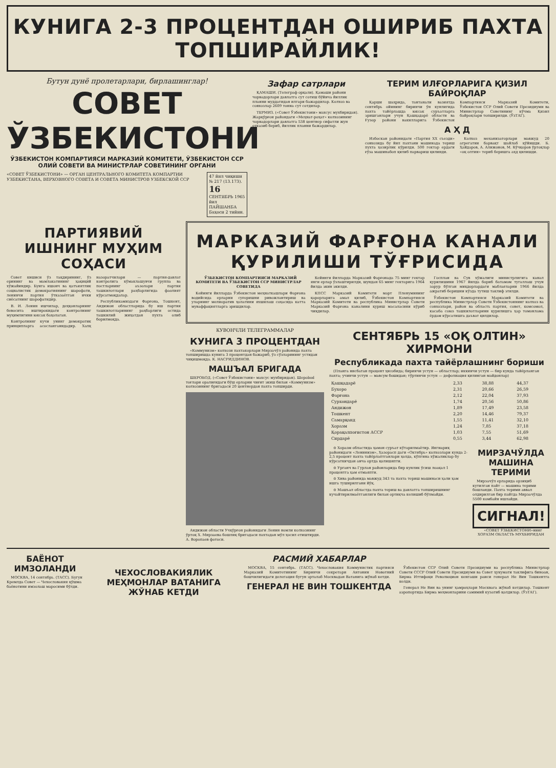КУНИГА 2-3 ПРОЦЕНТДАН ОШИРИБ ПАХТА ТОПШИРАЙЛИК!
Бутун дунё пролетарлари, бирлашинглар!
СОВЕТ ЎЗБЕКИСТОНИ
ЎЗБЕКИСТОН КОМПАРТИЯСИ МАРКАЗИЙ КОМИТЕТИ, ЎЗБЕКИСТОН ССР ОЛИЙ СОВЕТИ ВА МИНИСТРЛАР СОВЕТИНИНГ ОРГАНИ
«СОВЕТ ЎЗБЕКИСТОНИ» — ОРГАН ЦЕНТРАЛЬНОГО КОМИТЕТА КОМПАРТИИ УЗБЕКИСТАНА, ВЕРХОВНОГО СОВЕТА И СОВЕТА МИНИСТРОВ УЗБЕКСКОЙ ССР
47 йил чиқиши № 217 (13.173). 16 СЕНТЯБРЬ 1965 йил ПАЙШАНБА Баҳоси 2 тийин.
Зафар сатрлари
ҚАМАШИ. (Телеграф орқали). Қамаши райони чорвадорлари давлатга сут сотиш бўйича йиллик планни муддатидан илгари бажардилар. Колхоз ва совхозлар 2609 тонна сут сотдилар.
ТЕРМИЗ. («Совет Ўзбекистони» махсус мухбиридан). Жарқўрғон райондаги «Меҳнат-роҳат» колхозининг чорвадорлари давлатга 538 центнер сифатли жун етказиб бериб, йиллик планни бажардилар.
ТЕРИМ ИЛҒОРЛАРИГА ҚИЗИЛ БАЙРОҚЛАР
Қарши шаҳрида, тантанали вазиятда сентябрь ойининг биринчи ўн кунлигида пахта тайёрлашда юксак суръатларга эришганлари учун Қашқадарё области ва Ғузор райони вакилларига Ўзбекистон Компартияси Марказий Комитети, Ўзбекистон ССР Олий Совети Президиуми ва Министрлар Советининг кўчма Қизил байроқлари топширилди. (ЎзТАГ).
А Ҳ Д
Избоскан районидаги «Партия XX съезди» совхозида бу йил пахтани машинада териш пухта ҳозирлик кўрилди. 500 гектар ердаги ғўза машинабоп қилиб парвариш қилинди.
Колхоз механизаторлари мавжуд 20 агрегатни барвақт шайлаб қўйишди. Б. Ҳайдаров, А. Алижонов, М. Кўчқоров ўртоқлар «оқ олтин» териб беришга аҳд қилишди.
ПАРТИЯВИЙ ИШНИНГ МУҲИМ СОҲАСИ
Совет кишиси ўз тақдирининг, ўз ерининг ва мамлакатининг ҳақиқий хўжайиндир. Бунга ишонч ва қатъиятлик социалистик демократиянинг шарофати, ленинчи партия ўтказаётган ички сиёсатнинг шарофатидир.
В. И. Ленин ишчилар, деҳқонларнинг бевосита иштирокидаги контролнинг муҳимлигини юксак баҳолаган.
Контролнинг кучи унинг демократик принципларга асосланганидадир. Халқ назоратчилари — партия-давлат контролига кўмаклашувчи группа ва постларнинг аъзолари партия ташкилотлари раҳбарлигида фаолият кўрсатмоқдалар.
Республикамиздаги Фарғона, Тошкент, Андижон областларида бу иш партия ташкилотларининг раҳбарлиги остида ташкилий жиҳатдан пухта олиб борилмоқда.
МАРКАЗИЙ ФАРҒОНА КАНАЛИ ҚУРИЛИШИ ТЎҒРИСИДА
ЎЗБЕКИСТОН КОМПАРТИЯСИ МАРКАЗИЙ КОМИТЕТИ ВА ЎЗБЕКИСТОН ССР МИНИСТРЛАР СОВЕТИДА
Кейинги йилларда Ўзбекистон меҳнаткашлари Фарғона водийсида ерларни суғоришни ривожлантириш ва уларнинг мелиоратив ҳолатини яхшилаш соҳасида катта муваффақиятларга эришдилар.
Кейинги йилларда Марказий Фарғонада 75 минг гектар янги ерлар ўзлаштирилди, шундан 65 минг гектарига 1964 йилда экин экилди.
КПСС Марказий Комитети март Пленумининг қарорларига амал қилиб, Ўзбекистон Компартияси Марказий Комитети ва республика Министрлар Совети Марказий Фарғона каналини қуриш масаласини кўриб чиқдилар.
Госплан ва Сув хўжалиги министрлигига канал қурилишини 1967 йилда бориб батамом тугаллаш учун зарур бўлган миқдорлардаги маблағларни 1966 йилда ажратиб беришни кўзда тутиш таклиф этилди.
Ўзбекистон Компартияси Марказий Комитети ва республика Министрлар Совети Ўзбекистоннинг колхоз ва совхозлари, район ва область партия, совет, комсомол, касаба союз ташкилотларини қурилишга ҳар томонлама ёрдам кўрсатишга даъват қилдилар.
КУВОНЧЛИ ТЕЛЕГРАММАЛАР
КУНИГА 3 ПРОЦЕНТДАН
«Коммунизм» колхози пахтакорлари Мирзачўл районида пахта топширишда кунига 3 процентдан бажариб, ўз сўзларининг устидан чиқишмоқда. К. НАСРИДДИНОВ.
МАШЪАЛ БРИГАДА
ШЕРОБОД. («Совет Ўзбекистони» махсус мухбиридан). Шерobod тоғлари оралиғидаги бўш ерларни чиғит экиш билан «Коммунизм» колхозининг бригадаси 20 центнердан пахта топширди.
Андижон области Учқўрғон районидаги Ленин номли колхознинг ўртоқ Х. Мирзаева бошлиқ бригадаси пахтадан мўл ҳосил етиштирди. А. Воропаев фотоси.
СЕНТЯБРЬ 15 «ОҚ ОЛТИН» ХИРМОНИ
Республикада пахта тайёрлашнинг бориши
(Планга нисбатан процент ҳисобида; биринчи устун — областлар; иккинчи устун — бир кунда тайёрланган пахта; учинчи устун — мавсум бошидан; тўртинчи устун — дефолиация қилинган майдонлар)
| Қашқадарё | 2,33 | 38,88 | 44,37 |
| Бухоро | 2,31 | 20,66 | 26,59 |
| Фарғона | 2,12 | 22,04 | 37,93 |
| Сурхондарё | 1,74 | 20,56 | 50,86 |
| Андижон | 1,89 | 17,49 | 23,58 |
| Тошкент | 2,20 | 14,46 | 79,37 |
| Самарқанд | 1,55 | 11,41 | 32,10 |
| Хоразм | 1,24 | 7,85 | 37,18 |
| Қорақалпоғистон АССР | 1,03 | 7,55 | 51,69 |
| Сирдарё | 0,55 | 3,44 | 62,98 |
⊙ Хоразм областида ҳамон суръат кўтарилмаётир. Янгиариқ районидаги «Ленинизм», Хазорасп даги «Октябрь» колхозлари кунда 2-2,5 процент пахта тайёрлаётганлари ҳолда, кўпгина хўжаликлар бу кўрсаткичдан анча ортда қолишяпти.
⊙ Урганч ва Гурлан районларида бир кунлик ўсиш лоақал 1 процентга ҳам етмаяпти.
⊙ Хива районида мавжуд 343 та пахта териш машинаси ҳали ҳам ишга туширилгани йўқ.
⊙ Машъал областда пахта териш ва давлатга топширишнинг кучайтирилмаётганлиги билан ортиқча келишиб бўлмайди.
МИРЗАЧЎЛДА МАШИНА ТЕРИМИ
Мирзачўл ерларида орзиқиб кутилган пайт — машина терими бошланди. Пахта терими аввал олдирилган бир пайтда Мирзачўлда 5500 комбайн ишлайди.
СИГНАЛ!
«СОВЕТ ЎЗБЕКИСТОНИ»нинг ХОРАЗМ ОБЛАСТЬ МУХБИРИДАН
БАЁНОТ ИМЗОЛАНДИ
МОСКВА, 14 сентябрь. (ТАСС). Бугун Кремлда Совет — Чехословакия қўшма баёнотини имзолаш маросими бўлди.
РАСМИЙ ХАБАРЛАР
ЧЕХОСЛОВАКИЯЛИК МЕҲМОНЛАР ВАТАНИГА ЖЎНАБ КЕТДИ
МОСКВА, 15 сентябрь. (ТАСС). Чехословакия Коммунистик партияси Марказий Комитетининг Биринчи секретари Антонин Новотний бошчилигидаги делегация бугун эрталаб Москвадан Ватанига жўнаб кетди.
ГЕНЕРАЛ НЕ ВИН ТОШКЕНТДА
Ўзбекистон ССР Олий Совети Президиуми ва республика Министрлар Совети СССР Олий Совети Президиуми ва Совет ҳукумати таклифига биноан, Бирма Иттифоқи Революцион кенгаши раиси генерал Не Вин Тошкентга келди.
Генерал Не Вин ва унинг ҳамроҳлари Москвага жўнаб кетдилар. Тошкент аэропортида Бирма меҳмонларини самимий кузатиб қолдилар. (ЎзТАГ).